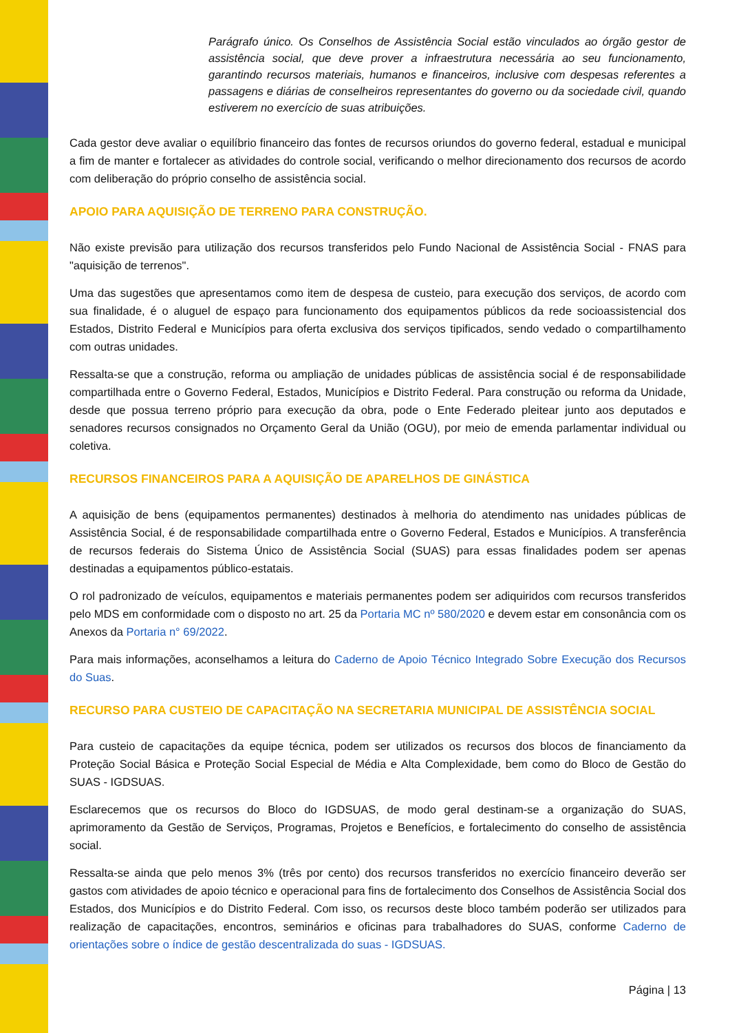Parágrafo único. Os Conselhos de Assistência Social estão vinculados ao órgão gestor de assistência social, que deve prover a infraestrutura necessária ao seu funcionamento, garantindo recursos materiais, humanos e financeiros, inclusive com despesas referentes a passagens e diárias de conselheiros representantes do governo ou da sociedade civil, quando estiverem no exercício de suas atribuições.
Cada gestor deve avaliar o equilíbrio financeiro das fontes de recursos oriundos do governo federal, estadual e municipal a fim de manter e fortalecer as atividades do controle social, verificando o melhor direcionamento dos recursos de acordo com deliberação do próprio conselho de assistência social.
APOIO PARA AQUISIÇÃO DE TERRENO PARA CONSTRUÇÃO.
Não existe previsão para utilização dos recursos transferidos pelo Fundo Nacional de Assistência Social - FNAS para "aquisição de terrenos".
Uma das sugestões que apresentamos como item de despesa de custeio, para execução dos serviços, de acordo com sua finalidade, é o aluguel de espaço para funcionamento dos equipamentos públicos da rede socioassistencial dos Estados, Distrito Federal e Municípios para oferta exclusiva dos serviços tipificados, sendo vedado o compartilhamento com outras unidades.
Ressalta-se que a construção, reforma ou ampliação de unidades públicas de assistência social é de responsabilidade compartilhada entre o Governo Federal, Estados, Municípios e Distrito Federal. Para construção ou reforma da Unidade, desde que possua terreno próprio para execução da obra, pode o Ente Federado pleitear junto aos deputados e senadores recursos consignados no Orçamento Geral da União (OGU), por meio de emenda parlamentar individual ou coletiva.
RECURSOS FINANCEIROS PARA A AQUISIÇÃO DE APARELHOS DE GINÁSTICA
A aquisição de bens (equipamentos permanentes) destinados à melhoria do atendimento nas unidades públicas de Assistência Social, é de responsabilidade compartilhada entre o Governo Federal, Estados e Municípios. A transferência de recursos federais do Sistema Único de Assistência Social (SUAS) para essas finalidades podem ser apenas destinadas a equipamentos público-estatais.
O rol padronizado de veículos, equipamentos e materiais permanentes podem ser adiquiridos com recursos transferidos pelo MDS em conformidade com o disposto no art. 25 da Portaria MC nº 580/2020 e devem estar em consonância com os Anexos da Portaria n° 69/2022.
Para mais informações, aconselhamos a leitura do Caderno de Apoio Técnico Integrado Sobre Execução dos Recursos do Suas.
RECURSO PARA CUSTEIO DE CAPACITAÇÃO NA SECRETARIA MUNICIPAL DE ASSISTÊNCIA SOCIAL
Para custeio de capacitações da equipe técnica, podem ser utilizados os recursos dos blocos de financiamento da Proteção Social Básica e Proteção Social Especial de Média e Alta Complexidade, bem como do Bloco de Gestão do SUAS - IGDSUAS.
Esclarecemos que os recursos do Bloco do IGDSUAS, de modo geral destinam-se a organização do SUAS, aprimoramento da Gestão de Serviços, Programas, Projetos e Benefícios, e fortalecimento do conselho de assistência social.
Ressalta-se ainda que pelo menos 3% (três por cento) dos recursos transferidos no exercício financeiro deverão ser gastos com atividades de apoio técnico e operacional para fins de fortalecimento dos Conselhos de Assistência Social dos Estados, dos Municípios e do Distrito Federal. Com isso, os recursos deste bloco também poderão ser utilizados para realização de capacitações, encontros, seminários e oficinas para trabalhadores do SUAS, conforme Caderno de orientações sobre o índice de gestão descentralizada do suas - IGDSUAS.
Página | 13